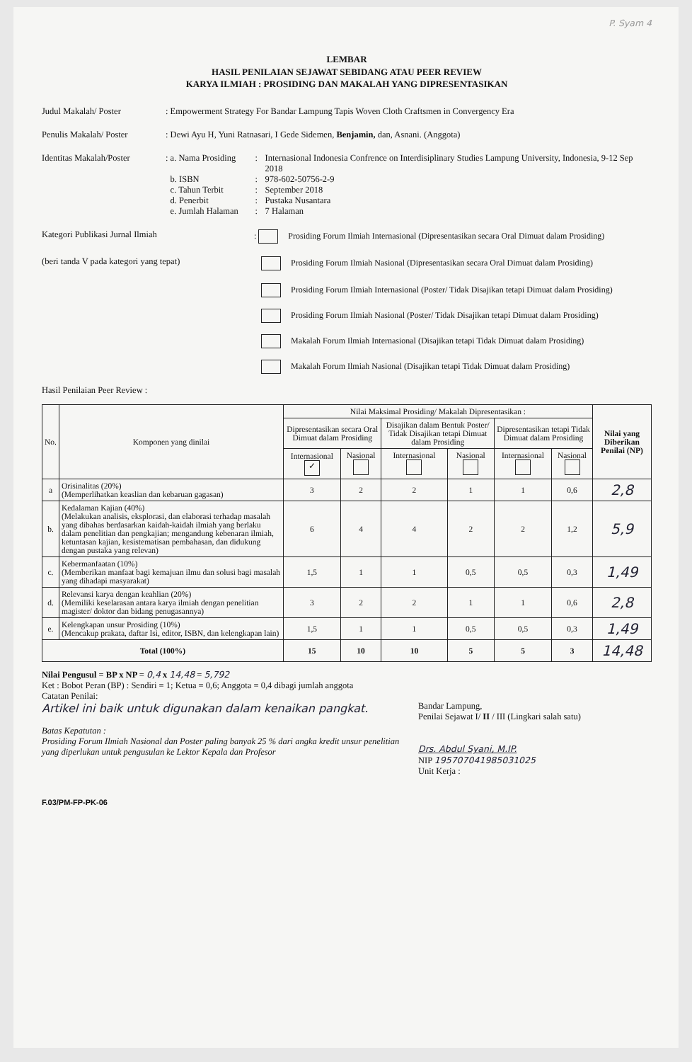P. Syam 4
LEMBAR
HASIL PENILAIAN SEJAWAT SEBIDANG ATAU PEER REVIEW
KARYA ILMIAH : PROSIDING DAN MAKALAH YANG DIPRESENTASIKAN
Judul Makalah/ Poster : Empowerment Strategy For Bandar Lampung Tapis Woven Cloth Craftsmen in Convergency Era
Penulis Makalah/ Poster : Dewi Ayu H, Yuni Ratnasari, I Gede Sidemen, Benjamin, dan, Asnani. (Anggota)
Identitas Makalah/Poster
:
a. Nama Prosiding: Internasional Indonesia Confrence on Interdisiplinary Studies Lampung University, Indonesia, 9-12 Sep 2018 b. ISBN: 978-602-50756-2-9 c. Tahun Terbit: September 2018 d. Penerbit: Pustaka Nusantara e. Jumlah Halaman: 7 Halaman
Kategori Publikasi Jurnal Ilmiah : Prosiding Forum Ilmiah Internasional (Dipresentasikan secara Oral Dimuat dalam Prosiding)
(beri tanda V pada kategori yang tepat) Prosiding Forum Ilmiah Nasional (Dipresentasikan secara Oral Dimuat dalam Prosiding)
Prosiding Forum Ilmiah Internasional (Poster/ Tidak Disajikan tetapi Dimuat dalam Prosiding)
Prosiding Forum Ilmiah Nasional (Poster/ Tidak Disajikan tetapi Dimuat dalam Prosiding)
Makalah Forum Ilmiah Internasional (Disajikan tetapi Tidak Dimuat dalam Prosiding)
Makalah Forum Ilmiah Nasional (Disajikan tetapi Tidak Dimuat dalam Prosiding)
Hasil Penilaian Peer Review :
| No. | Komponen yang dinilai | Nilai Maksimal Prosiding/ Makalah Dipresentasikan : | | | | | | Nilai yang Diberikan Penilai (NP) |
| --- | --- | --- | --- | --- | --- | --- | --- | --- |
| | | Dipresentasikan secara Oral Dimuat dalam Prosiding | | Disajikan dalam Bentuk Poster/ Tidak Disajikan tetapi Dimuat dalam Prosiding | | Dipresentasikan tetapi Tidak Dimuat dalam Prosiding | | |
| | | Internasional ✓ | Nasional | Internasional | Nasional | Internasional | Nasional | |
| a | Orisinalitas (20%) (Memperlihatkan keaslian dan kebaruan gagasan) | 3 | 2 | 2 | 1 | 1 | 0,6 | 2,8 |
| b. | Kedalaman Kajian (40%) (Melakukan analisis, eksplorasi, dan elaborasi terhadap masalah yang dibahas berdasarkan kaidah-kaidah ilmiah yang berlaku dalam penelitian dan pengkajian; mengandung kebenaran ilmiah, ketuntasan kajian, kesistematisan pembahasan, dan didukung dengan pustaka yang relevan) | 6 | 4 | 4 | 2 | 2 | 1,2 | 5,9 |
| c. | Kebermanfaatan (10%) (Memberikan manfaat bagi kemajuan ilmu dan solusi bagi masalah yang dihadapi masyarakat) | 1,5 | 1 | 1 | 0,5 | 0,5 | 0,3 | 1,49 |
| d. | Relevansi karya dengan keahlian (20%) (Memiliki keselarasan antara karya ilmiah dengan penelitian magister/ doktor dan bidang penugasannya) | 3 | 2 | 2 | 1 | 1 | 0,6 | 2,8 |
| e. | Kelengkapan unsur Prosiding (10%) (Mencakup prakata, daftar Isi, editor, ISBN, dan kelengkapan lain) | 1,5 | 1 | 1 | 0,5 | 0,5 | 0,3 | 1,49 |
| Total (100%) | | 15 | 10 | 10 | 5 | 5 | 3 | 14,48 |
Nilai Pengusul = BP x NP = 0,4 x 14,48 = 5,792
Ket : Bobot Peran (BP) : Sendiri = 1; Ketua = 0,6; Anggota = 0,4 dibagi jumlah anggota
Catatan Penilai:
Artikel ini baik untuk digunakan dalam kenaikan pangkat.
Batas Kepatutan :
Prosiding Forum Ilmiah Nasional dan Poster paling banyak 25 % dari angka kredit unsur penelitian yang diperlukan untuk pengusulan ke Lektor Kepala dan Profesor
Bandar Lampung,
Penilai Sejawat I/ II / III (Lingkari salah satu)
Drs. Abdul Syani, M.IP.
NIP 195707041985031025
Unit Kerja :
F.03/PM-FP-PK-06